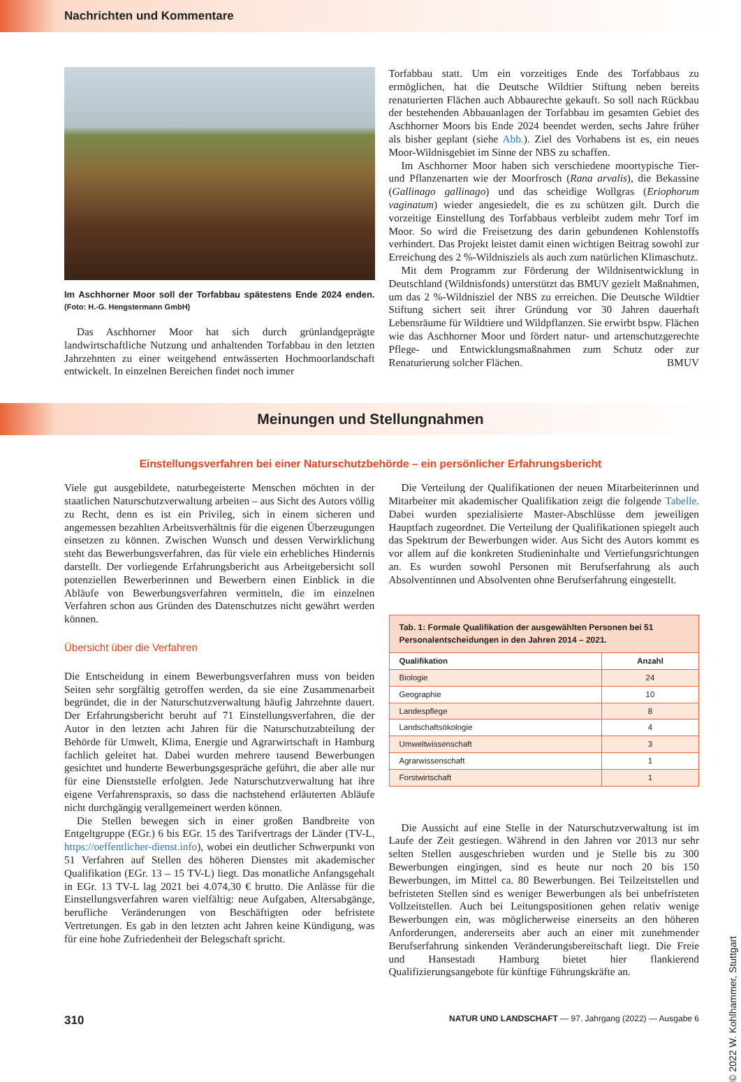Nachrichten und Kommentare
Im Aschhorner Moor soll der Torfabbau spätestens Ende 2024 enden. (Foto: H.-G. Hengstermann GmbH)
Das Aschhorner Moor hat sich durch grünlandgeprägte landwirtschaftliche Nutzung und anhaltenden Torfabbau in den letzten Jahrzehnten zu einer weitgehend entwässerten Hochmoorlandschaft entwickelt. In einzelnen Bereichen findet noch immer
Torfabbau statt. Um ein vorzeitiges Ende des Torfabbaus zu ermöglichen, hat die Deutsche Wildtier Stiftung neben bereits renaturierten Flächen auch Abbaurechte gekauft. So soll nach Rückbau der bestehenden Abbauanlagen der Torfabbau im gesamten Gebiet des Aschhorner Moors bis Ende 2024 beendet werden, sechs Jahre früher als bisher geplant (siehe Abb.). Ziel des Vorhabens ist es, ein neues Moor-Wildnisgebiet im Sinne der NBS zu schaffen.
Im Aschhorner Moor haben sich verschiedene moortypische Tier- und Pflanzenarten wie der Moorfrosch (Rana arvalis), die Bekassine (Gallinago gallinago) und das scheidige Wollgras (Eriophorum vaginatum) wieder angesiedelt, die es zu schützen gilt. Durch die vorzeitige Einstellung des Torfabbaus verbleibt zudem mehr Torf im Moor. So wird die Freisetzung des darin gebundenen Kohlenstoffs verhindert. Das Projekt leistet damit einen wichtigen Beitrag sowohl zur Erreichung des 2 %-Wildnisziels als auch zum natürlichen Klimaschutz.
Mit dem Programm zur Förderung der Wildnisentwicklung in Deutschland (Wildnisfonds) unterstützt das BMUV gezielt Maßnahmen, um das 2 %-Wildnisziel der NBS zu erreichen. Die Deutsche Wildtier Stiftung sichert seit ihrer Gründung vor 30 Jahren dauerhaft Lebensräume für Wildtiere und Wildpflanzen. Sie erwirbt bspw. Flächen wie das Aschhorner Moor und fördert natur- und artenschutzgerechte Pflege- und Entwicklungsmaßnahmen zum Schutz oder zur Renaturierung solcher Flächen. BMUV
Meinungen und Stellungnahmen
Einstellungsverfahren bei einer Naturschutzbehörde – ein persönlicher Erfahrungsbericht
Viele gut ausgebildete, naturbegeisterte Menschen möchten in der staatlichen Naturschutzverwaltung arbeiten – aus Sicht des Autors völlig zu Recht, denn es ist ein Privileg, sich in einem sicheren und angemessen bezahlten Arbeitsverhältnis für die eigenen Überzeugungen einsetzen zu können. Zwischen Wunsch und dessen Verwirklichung steht das Bewerbungsverfahren, das für viele ein erhebliches Hindernis darstellt. Der vorliegende Erfahrungsbericht aus Arbeitgebersicht soll potenziellen Bewerberinnen und Bewerbern einen Einblick in die Abläufe von Bewerbungsverfahren vermitteln, die im einzelnen Verfahren schon aus Gründen des Datenschutzes nicht gewährt werden können.
Übersicht über die Verfahren
Die Entscheidung in einem Bewerbungsverfahren muss von beiden Seiten sehr sorgfältig getroffen werden, da sie eine Zusammenarbeit begründet, die in der Naturschutzverwaltung häufig Jahrzehnte dauert. Der Erfahrungsbericht beruht auf 71 Einstellungsverfahren, die der Autor in den letzten acht Jahren für die Naturschutzabteilung der Behörde für Umwelt, Klima, Energie und Agrarwirtschaft in Hamburg fachlich geleitet hat. Dabei wurden mehrere tausend Bewerbungen gesichtet und hunderte Bewerbungsgespräche geführt, die aber alle nur für eine Dienststelle erfolgten. Jede Naturschutzverwaltung hat ihre eigene Verfahrenspraxis, so dass die nachstehend erläuterten Abläufe nicht durchgängig verallgemeinert werden können.
Die Stellen bewegen sich in einer großen Bandbreite von Entgeltgruppe (EGr.) 6 bis EGr. 15 des Tarifvertrags der Länder (TV-L, https://oeffentlicher-dienst.info), wobei ein deutlicher Schwerpunkt von 51 Verfahren auf Stellen des höheren Dienstes mit akademischer Qualifikation (EGr. 13 – 15 TV-L) liegt. Das monatliche Anfangsgehalt in EGr. 13 TV-L lag 2021 bei 4.074,30 € brutto. Die Anlässe für die Einstellungsverfahren waren vielfältig: neue Aufgaben, Altersabgänge, berufliche Veränderungen von Beschäftigten oder befristete Vertretungen. Es gab in den letzten acht Jahren keine Kündigung, was für eine hohe Zufriedenheit der Belegschaft spricht.
Die Verteilung der Qualifikationen der neuen Mitarbeiterinnen und Mitarbeiter mit akademischer Qualifikation zeigt die folgende Tabelle. Dabei wurden spezialisierte Master-Abschlüsse dem jeweiligen Hauptfach zugeordnet. Die Verteilung der Qualifikationen spiegelt auch das Spektrum der Bewerbungen wider. Aus Sicht des Autors kommt es vor allem auf die konkreten Studieninhalte und Vertiefungsrichtungen an. Es wurden sowohl Personen mit Berufserfahrung als auch Absolventinnen und Absolventen ohne Berufserfahrung eingestellt.
Tab. 1: Formale Qualifikation der ausgewählten Personen bei 51 Personalentscheidungen in den Jahren 2014 – 2021.
| Qualifikation | Anzahl |
| --- | --- |
| Biologie | 24 |
| Geographie | 10 |
| Landespflege | 8 |
| Landschaftsökologie | 4 |
| Umweltwissenschaft | 3 |
| Agrarwissenschaft | 1 |
| Forstwirtschaft | 1 |
Die Aussicht auf eine Stelle in der Naturschutzverwaltung ist im Laufe der Zeit gestiegen. Während in den Jahren vor 2013 nur sehr selten Stellen ausgeschrieben wurden und je Stelle bis zu 300 Bewerbungen eingingen, sind es heute nur noch 20 bis 150 Bewerbungen, im Mittel ca. 80 Bewerbungen. Bei Teilzeitstellen und befristeten Stellen sind es weniger Bewerbungen als bei unbefristeten Vollzeitstellen. Auch bei Leitungspositionen gehen relativ wenige Bewerbungen ein, was möglicherweise einerseits an den höheren Anforderungen, andererseits aber auch an einer mit zunehmender Berufserfahrung sinkenden Veränderungsbereitschaft liegt. Die Freie und Hansestadt Hamburg bietet hier flankierend Qualifizierungsangebote für künftige Führungskräfte an.
310 NATUR UND LANDSCHAFT — 97. Jahrgang (2022) — Ausgabe 6
© 2022 W. Kohlhammer, Stuttgart